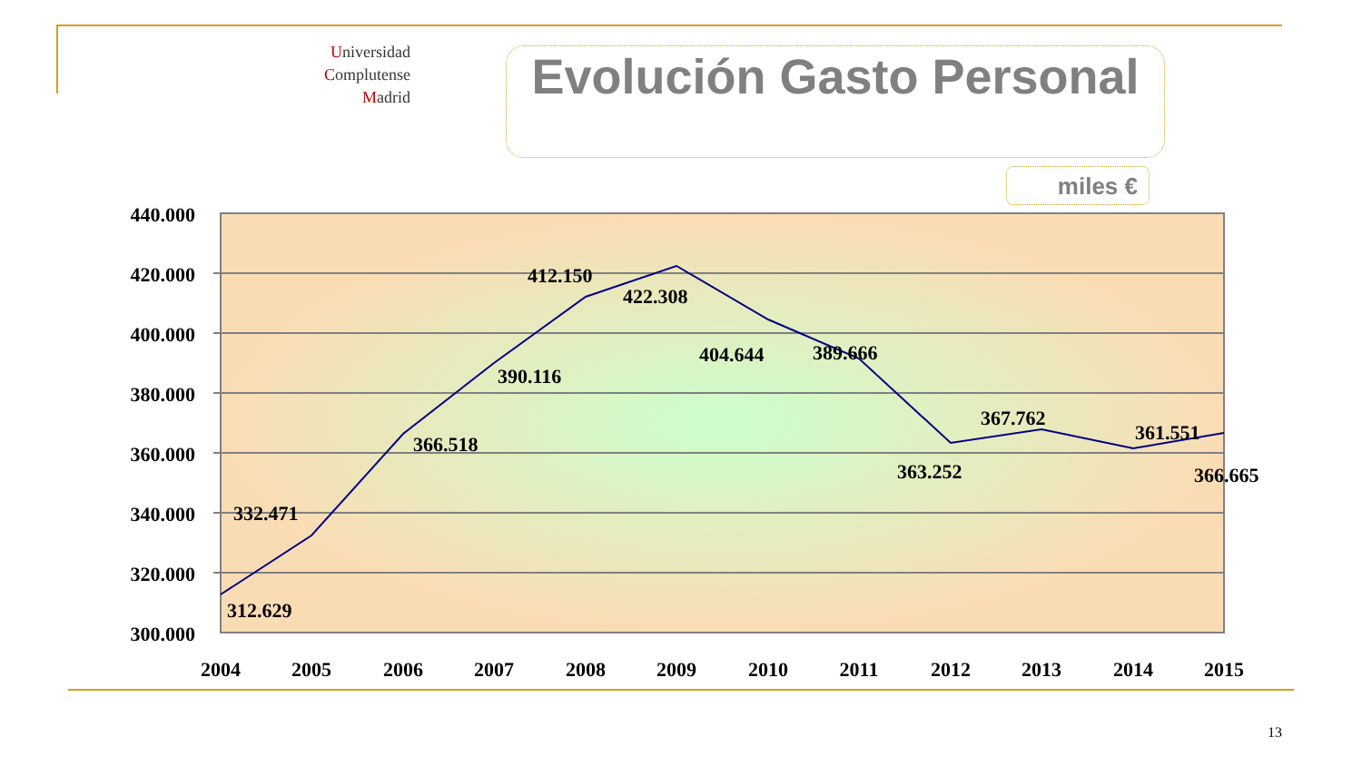Universidad
Complutense
Madrid
Evolución Gasto Personal
miles €
440.000
420.000
400.000
380.000
360.000
340.000
320.000
300.000
2004
2005
2006
2007
2008
2009
2010
2011
2012
2013
2014
2015
312.629
332.471
366.518
390.116
412.150
422.308
404.644
389.666
363.252
367.762
361.551
366.665
13